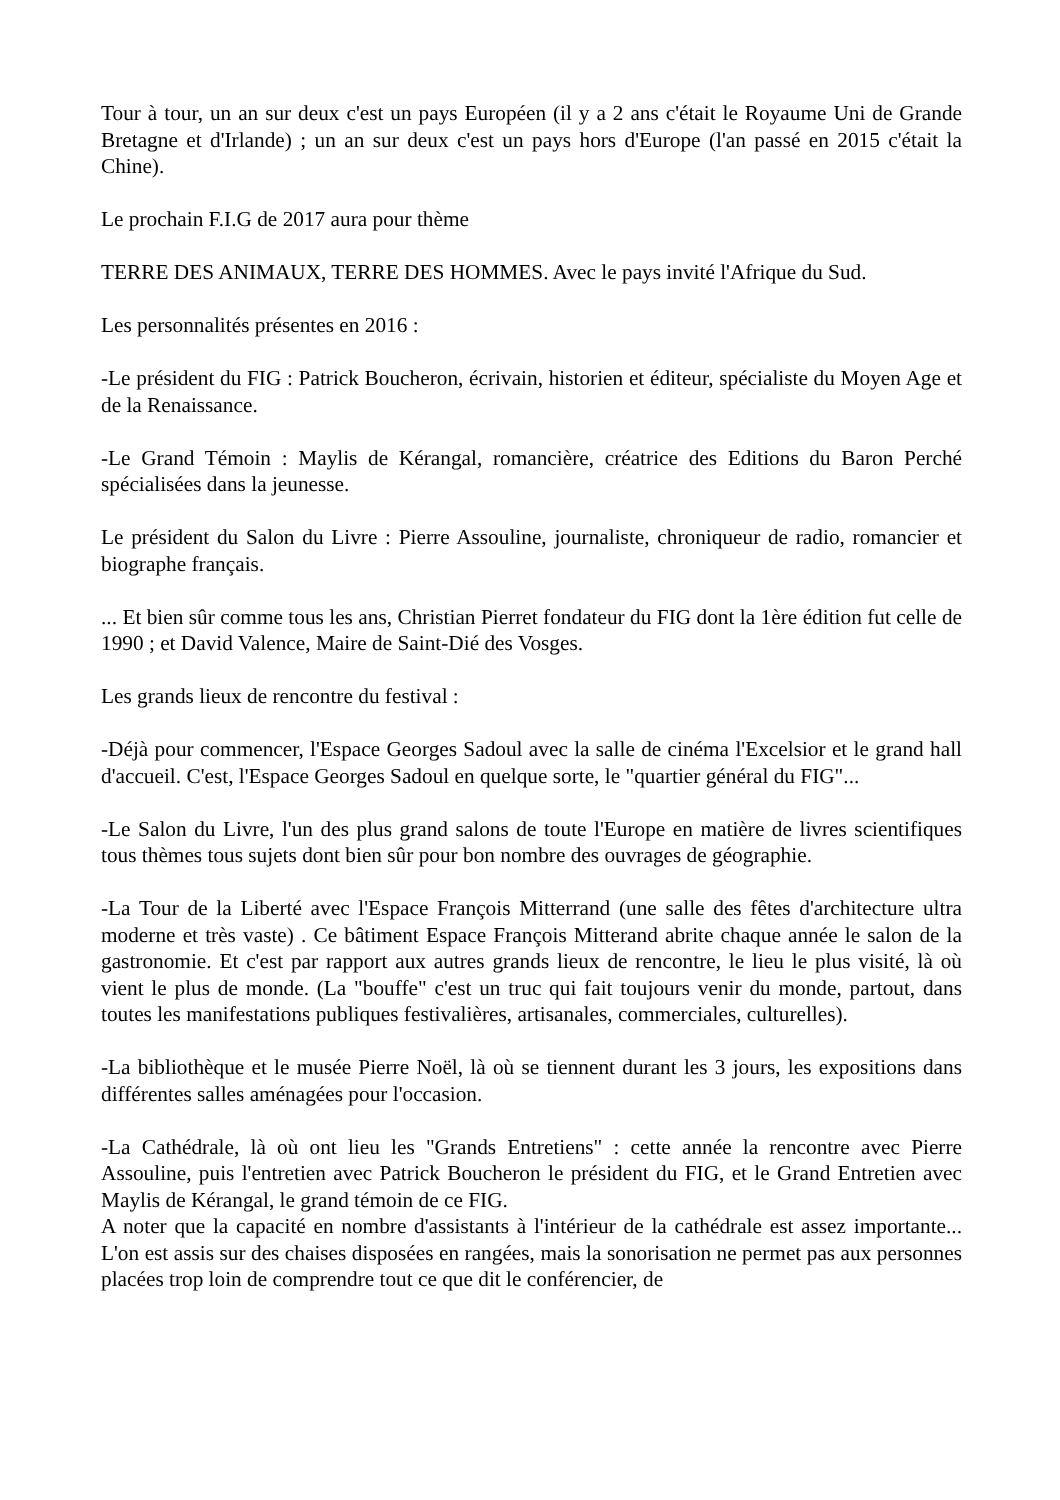Tour à tour, un an sur deux c'est un pays Européen (il y a 2 ans c'était le Royaume Uni de Grande Bretagne et d'Irlande) ; un an sur deux c'est un pays hors d'Europe (l'an passé en 2015 c'était la Chine).
Le prochain F.I.G de 2017 aura pour thème
TERRE DES ANIMAUX, TERRE DES HOMMES. Avec le pays invité l'Afrique du Sud.
Les personnalités présentes en 2016 :
-Le président du FIG : Patrick Boucheron, écrivain, historien et éditeur, spécialiste du Moyen Age et de la Renaissance.
-Le Grand Témoin : Maylis de Kérangal, romancière, créatrice des Editions du Baron Perché spécialisées dans la jeunesse.
Le président du Salon du Livre : Pierre Assouline, journaliste, chroniqueur de radio, romancier et biographe français.
... Et bien sûr comme tous les ans, Christian Pierret fondateur du FIG dont la 1ère édition fut celle de 1990 ; et David Valence, Maire de Saint-Dié des Vosges.
Les grands lieux de rencontre du festival :
-Déjà pour commencer, l'Espace Georges Sadoul avec la salle de cinéma l'Excelsior et le grand hall d'accueil. C'est, l'Espace Georges Sadoul en quelque sorte, le "quartier général du FIG"...
-Le Salon du Livre, l'un des plus grand salons de toute l'Europe en matière de livres scientifiques tous thèmes tous sujets dont bien sûr pour bon nombre des ouvrages de géographie.
-La Tour de la Liberté avec l'Espace François Mitterrand (une salle des fêtes d'architecture ultra moderne et très vaste) . Ce bâtiment Espace François Mitterand abrite chaque année le salon de la gastronomie. Et c'est par rapport aux autres grands lieux de rencontre, le lieu le plus visité, là où vient le plus de monde. (La "bouffe" c'est un truc qui fait toujours venir du monde, partout, dans toutes les manifestations publiques festivalières, artisanales, commerciales, culturelles).
-La bibliothèque et le musée Pierre Noël, là où se tiennent durant les 3 jours, les expositions dans différentes salles aménagées pour l'occasion.
-La Cathédrale, là où ont lieu les "Grands Entretiens" : cette année la rencontre avec Pierre Assouline, puis l'entretien avec Patrick Boucheron le président du FIG, et le Grand Entretien avec Maylis de Kérangal, le grand témoin de ce FIG.
A noter que la capacité en nombre d'assistants à l'intérieur de la cathédrale est assez importante... L'on est assis sur des chaises disposées en rangées, mais la sonorisation ne permet pas aux personnes placées trop loin de comprendre tout ce que dit le conférencier, de